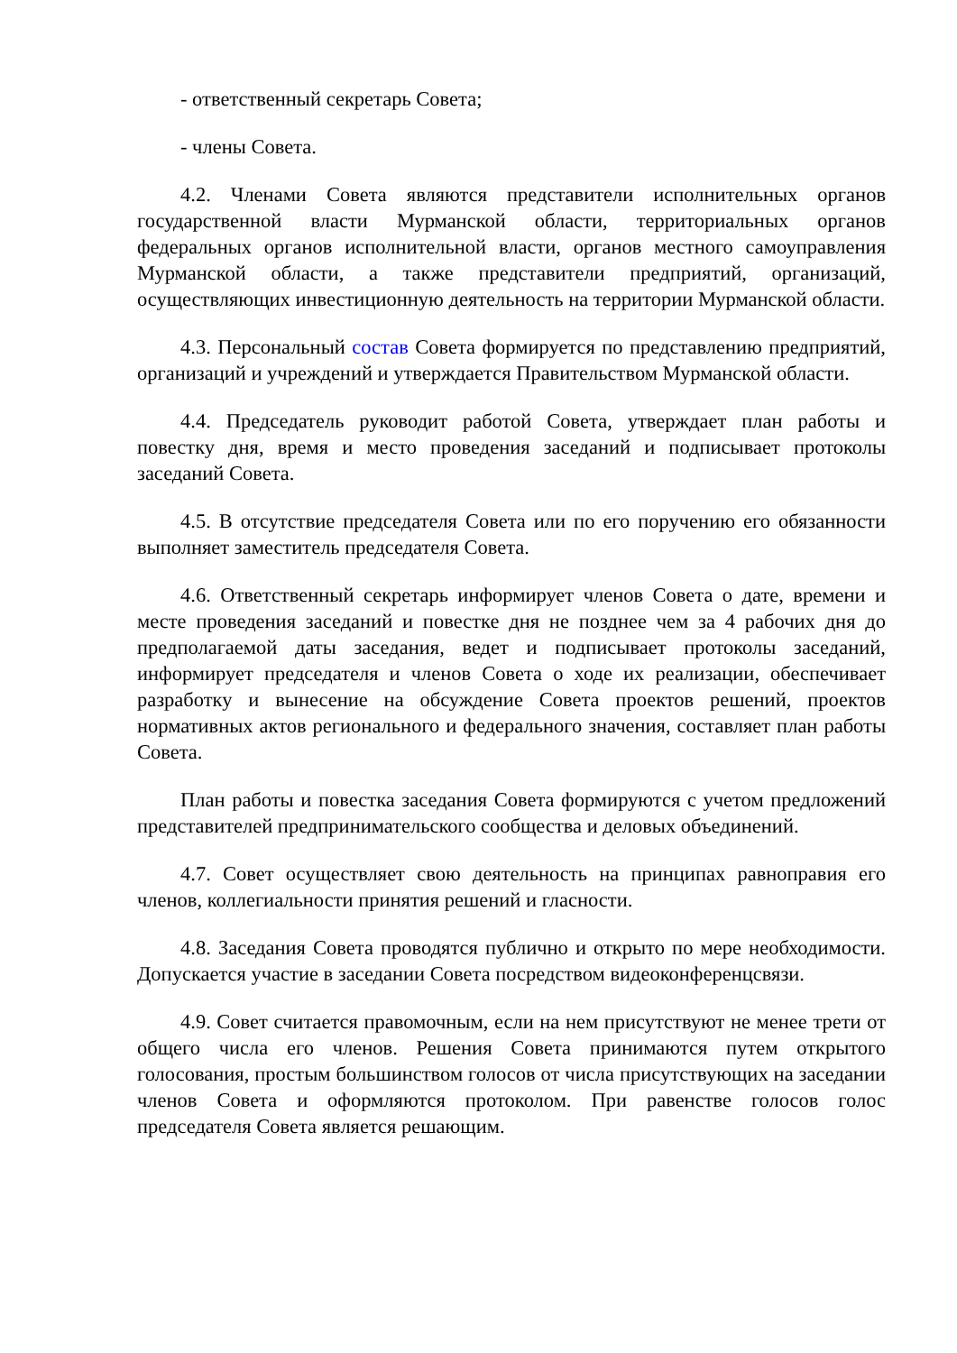- ответственный секретарь Совета;
- члены Совета.
4.2. Членами Совета являются представители исполнительных органов государственной власти Мурманской области, территориальных органов федеральных органов исполнительной власти, органов местного самоуправления Мурманской области, а также представители предприятий, организаций, осуществляющих инвестиционную деятельность на территории Мурманской области.
4.3. Персональный состав Совета формируется по представлению предприятий, организаций и учреждений и утверждается Правительством Мурманской области.
4.4. Председатель руководит работой Совета, утверждает план работы и повестку дня, время и место проведения заседаний и подписывает протоколы заседаний Совета.
4.5. В отсутствие председателя Совета или по его поручению его обязанности выполняет заместитель председателя Совета.
4.6. Ответственный секретарь информирует членов Совета о дате, времени и месте проведения заседаний и повестке дня не позднее чем за 4 рабочих дня до предполагаемой даты заседания, ведет и подписывает протоколы заседаний, информирует председателя и членов Совета о ходе их реализации, обеспечивает разработку и вынесение на обсуждение Совета проектов решений, проектов нормативных актов регионального и федерального значения, составляет план работы Совета.
План работы и повестка заседания Совета формируются с учетом предложений представителей предпринимательского сообщества и деловых объединений.
4.7. Совет осуществляет свою деятельность на принципах равноправия его членов, коллегиальности принятия решений и гласности.
4.8. Заседания Совета проводятся публично и открыто по мере необходимости. Допускается участие в заседании Совета посредством видеоконференцсвязи.
4.9. Совет считается правомочным, если на нем присутствуют не менее трети от общего числа его членов. Решения Совета принимаются путем открытого голосования, простым большинством голосов от числа присутствующих на заседании членов Совета и оформляются протоколом. При равенстве голосов голос председателя Совета является решающим.